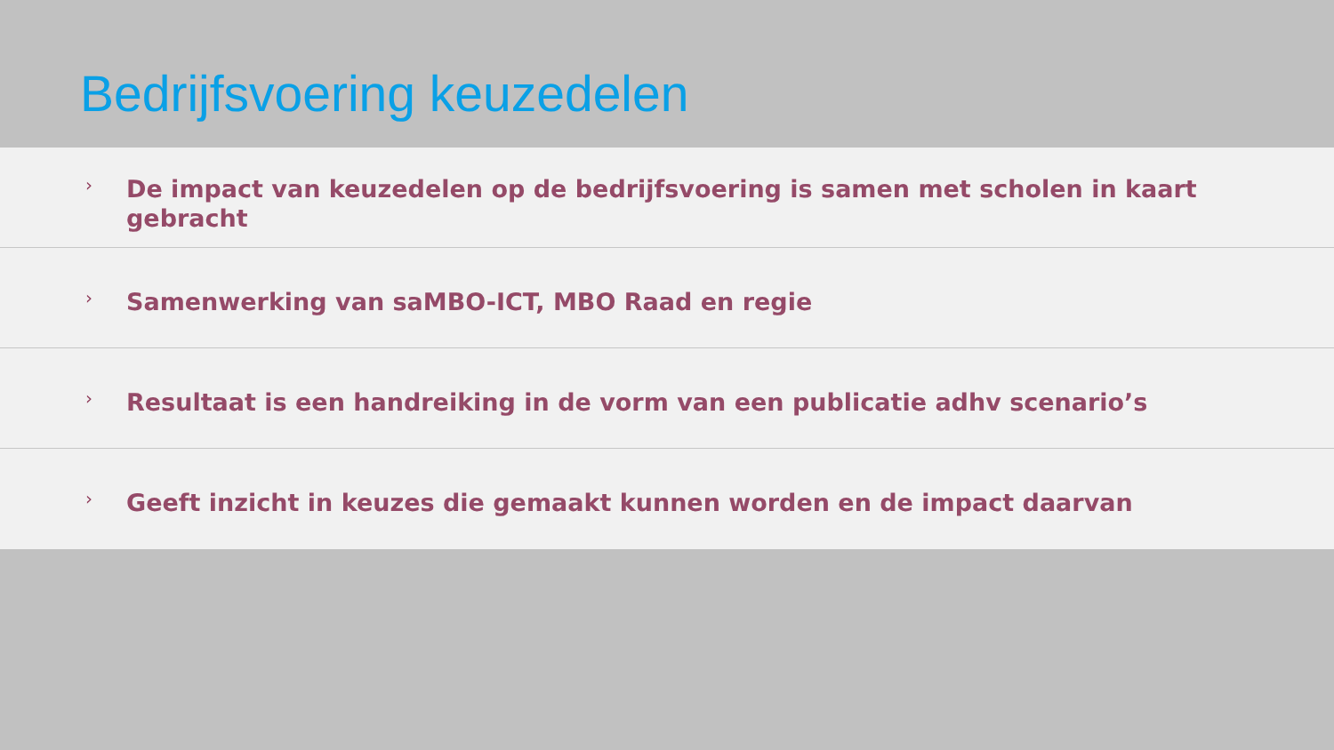Bedrijfsvoering keuzedelen
› De impact van keuzedelen op de bedrijfsvoering is samen met scholen in kaart gebracht
› Samenwerking van saMBO-ICT, MBO Raad en regie
› Resultaat is een handreiking in de vorm van een publicatie adhv scenario’s
› Geeft inzicht in keuzes die gemaakt kunnen worden en de impact daarvan